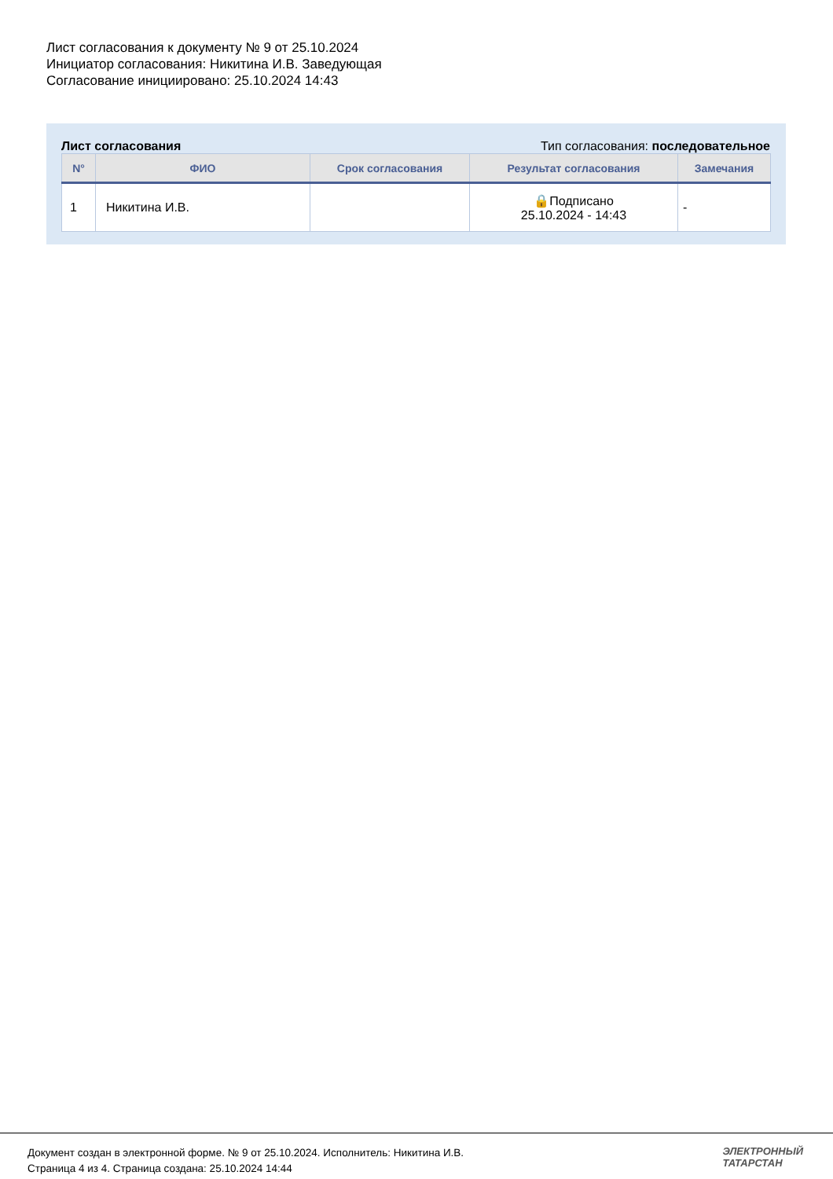Лист согласования к документу № 9 от 25.10.2024
Инициатор согласования: Никитина И.В. Заведующая
Согласование инициировано: 25.10.2024 14:43
Лист согласования Тип согласования: последовательное
| N° | ФИО | Срок согласования | Результат согласования | Замечания |
| --- | --- | --- | --- | --- |
| 1 | Никитина И.В. | | 🔒Подписано 25.10.2024 - 14:43 | - |
Документ создан в электронной форме. № 9 от 25.10.2024. Исполнитель: Никитина И.В.
Страница 4 из 4. Страница создана: 25.10.2024 14:44
ЭЛЕКТРОННЫЙ
ТАТАРСТАН